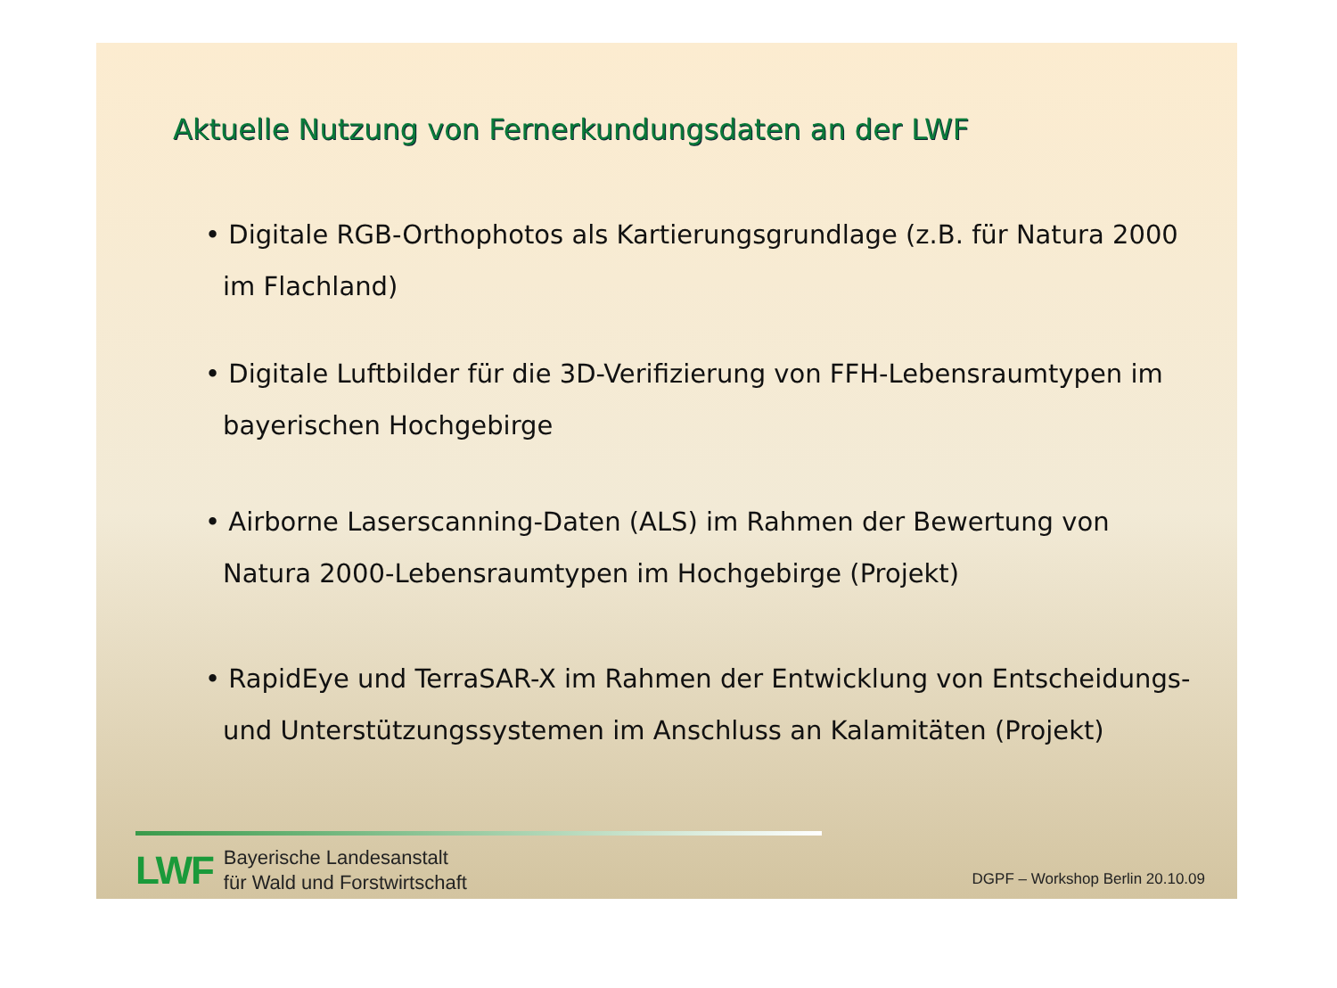Aktuelle Nutzung von Fernerkundungsdaten an der LWF
• Digitale RGB-Orthophotos als Kartierungsgrundlage (z.B. für Natura 2000 im Flachland)
• Digitale Luftbilder für die 3D-Verifizierung von FFH-Lebensraumtypen im bayerischen Hochgebirge
• Airborne Laserscanning-Daten (ALS) im Rahmen der Bewertung von Natura 2000-Lebensraumtypen im Hochgebirge (Projekt)
• RapidEye und TerraSAR-X im Rahmen der Entwicklung von Entscheidungs- und Unterstützungssystemen im Anschluss an Kalamitäten (Projekt)
LWF
Bayerische Landesanstalt
für Wald und Forstwirtschaft
DGPF – Workshop Berlin 20.10.09